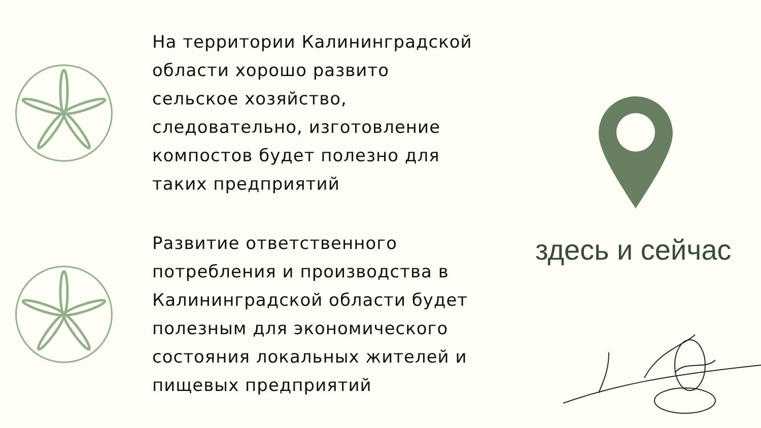На территории Калининградской области хорошо развито сельское хозяйство, следовательно, изготовление компостов будет полезно для таких предприятий
Развитие ответственного потребления и производства в Калининградской области будет полезным для экономического состояния локальных жителей и пищевых предприятий
здесь и сейчас